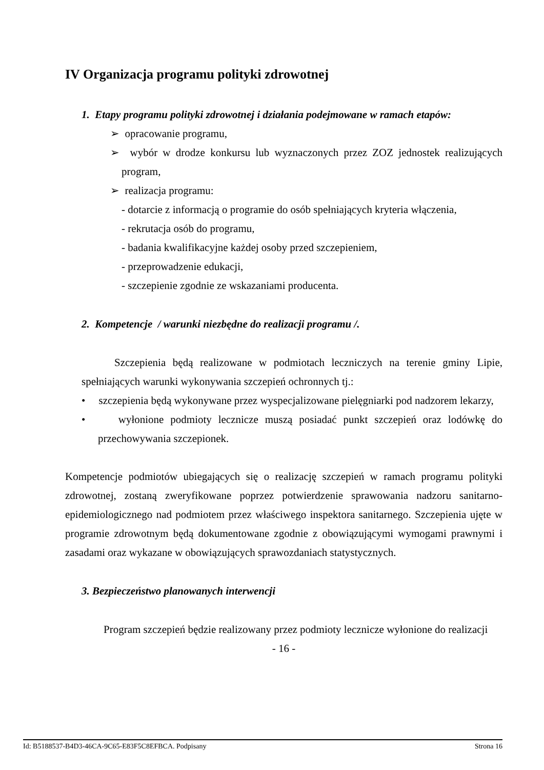IV Organizacja programu polityki zdrowotnej
1. Etapy programu polityki zdrowotnej i działania podejmowane w ramach etapów:
➢ opracowanie programu,
➢ wybór w drodze konkursu lub wyznaczonych przez ZOZ jednostek realizujących program,
➢ realizacja programu:
- dotarcie z informacją o programie do osób spełniających kryteria włączenia,
- rekrutacja osób do programu,
- badania kwalifikacyjne każdej osoby przed szczepieniem,
- przeprowadzenie edukacji,
- szczepienie zgodnie ze wskazaniami producenta.
2. Kompetencje / warunki niezbędne do realizacji programu /.
Szczepienia będą realizowane w podmiotach leczniczych na terenie gminy Lipie, spełniających warunki wykonywania szczepień ochronnych tj.:
• szczepienia będą wykonywane przez wyspecjalizowane pielęgniarki pod nadzorem lekarzy,
• wyłonione podmioty lecznicze muszą posiadać punkt szczepień oraz lodówkę do przechowywania szczepionek.
Kompetencje podmiotów ubiegających się o realizację szczepień w ramach programu polityki zdrowotnej, zostaną zweryfikowane poprzez potwierdzenie sprawowania nadzoru sanitarno-epidemiologicznego nad podmiotem przez właściwego inspektora sanitarnego. Szczepienia ujęte w programie zdrowotnym będą dokumentowane zgodnie z obowiązującymi wymogami prawnymi i zasadami oraz wykazane w obowiązujących sprawozdaniach statystycznych.
3. Bezpieczeństwo planowanych interwencji
Program szczepień będzie realizowany przez podmioty lecznicze wyłonione do realizacji
- 16 -
Id: B5188537-B4D3-46CA-9C65-E83F5C8EFBCA. Podpisany Strona 16